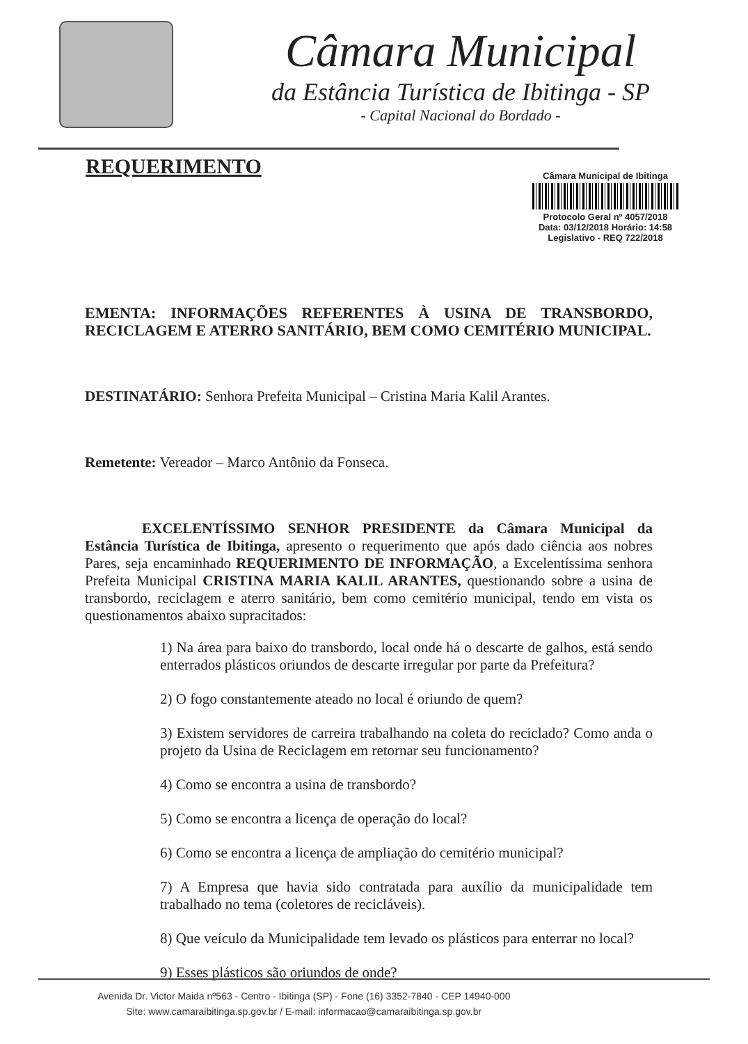Câmara Municipal
da Estância Turística de Ibitinga - SP
- Capital Nacional do Bordado -
REQUERIMENTO
Câmara Municipal de Ibitinga
Protocolo Geral nº 4057/2018
Data: 03/12/2018 Horário: 14:58
Legislativo - REQ 722/2018
EMENTA: INFORMAÇÕES REFERENTES À USINA DE TRANSBORDO, RECICLAGEM E ATERRO SANITÁRIO, BEM COMO CEMITÉRIO MUNICIPAL.
DESTINATÁRIO: Senhora Prefeita Municipal – Cristina Maria Kalil Arantes.
Remetente: Vereador – Marco Antônio da Fonseca.
EXCELENTÍSSIMO SENHOR PRESIDENTE da Câmara Municipal da Estância Turística de Ibitinga, apresento o requerimento que após dado ciência aos nobres Pares, seja encaminhado REQUERIMENTO DE INFORMAÇÃO, a Excelentíssima senhora Prefeita Municipal CRISTINA MARIA KALIL ARANTES, questionando sobre a usina de transbordo, reciclagem e aterro sanitário, bem como cemitério municipal, tendo em vista os questionamentos abaixo supracitados:
1) Na área para baixo do transbordo, local onde há o descarte de galhos, está sendo enterrados plásticos oriundos de descarte irregular por parte da Prefeitura?
2) O fogo constantemente ateado no local é oriundo de quem?
3) Existem servidores de carreira trabalhando na coleta do reciclado? Como anda o projeto da Usina de Reciclagem em retornar seu funcionamento?
4) Como se encontra a usina de transbordo?
5) Como se encontra a licença de operação do local?
6) Como se encontra a licença de ampliação do cemitério municipal?
7) A Empresa que havia sido contratada para auxílio da municipalidade tem trabalhado no tema (coletores de recicláveis).
8) Que veículo da Municipalidade tem levado os plásticos para enterrar no local?
9) Esses plásticos são oriundos de onde?
Avenida Dr. Victor Maida nº563 - Centro - Ibitinga (SP) - Fone (16) 3352-7840 - CEP 14940-000
Site: www.camaraibitinga.sp.gov.br / E-mail: informacao@camaraibitinga.sp.gov.br